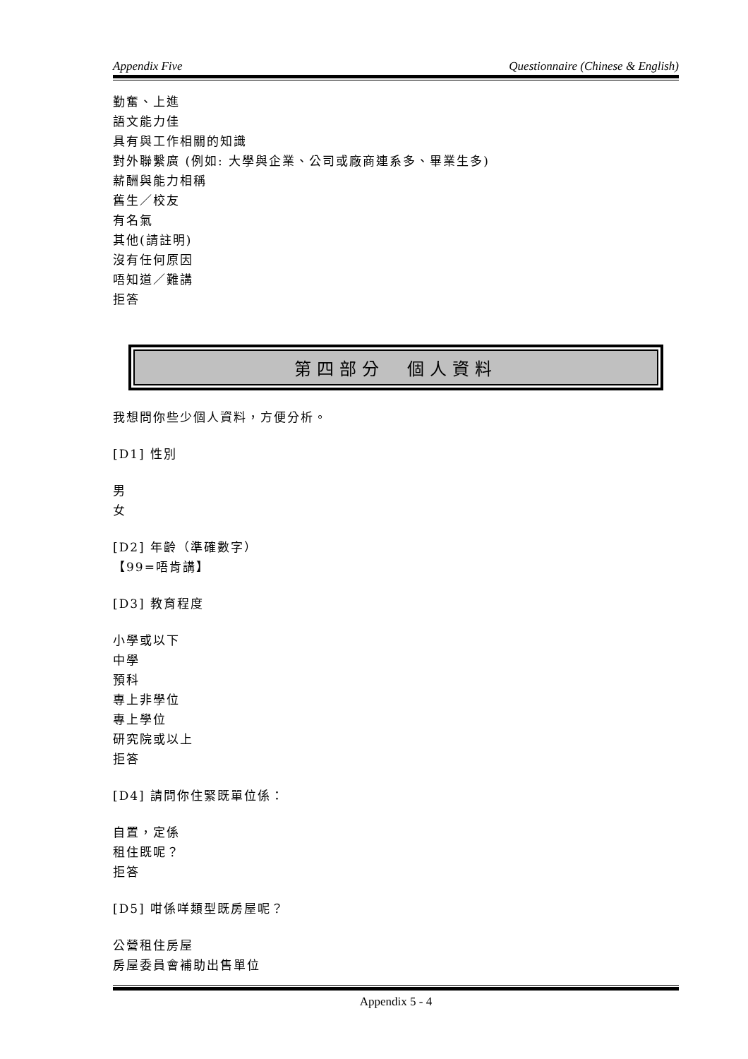Appendix Five Questionnaire (Chinese & English)
勤奮、上進
語文能力佳
具有與工作相關的知識
對外聯繫廣 (例如: 大學與企業、公司或廠商連系多、畢業生多)
薪酬與能力相稱
舊生／校友
有名氣
其他(請註明)
沒有任何原因
唔知道／難講
拒答
第四部分　個人資料
我想問你些少個人資料，方便分析。
[D1] 性別
男
女
[D2] 年齡（準確數字）
【99=唔肯講】
[D3] 教育程度
小學或以下
中學
預科
專上非學位
專上學位
研究院或以上
拒答
[D4] 請問你住緊既單位係：
自置，定係
租住既呢？
拒答
[D5] 咁係咩類型既房屋呢？
公營租住房屋
房屋委員會補助出售單位
Appendix 5 - 4